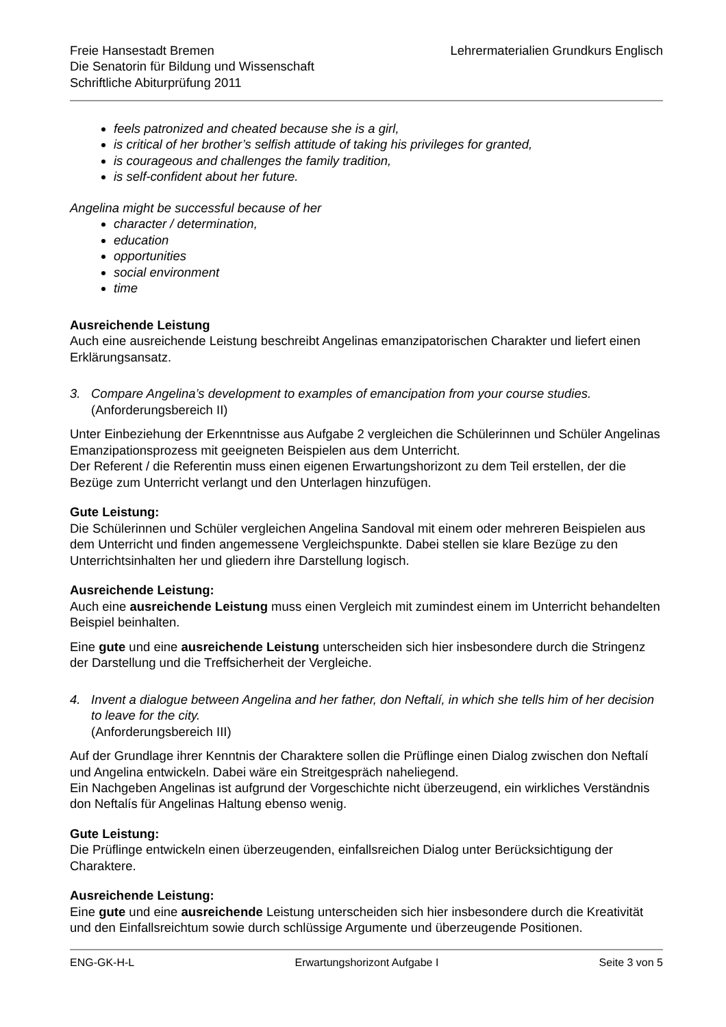Freie Hansestadt Bremen
Die Senatorin für Bildung und Wissenschaft
Schriftliche Abiturprüfung 2011
Lehrermaterialien Grundkurs Englisch
feels patronized and cheated because she is a girl,
is critical of her brother’s selfish attitude of taking his privileges for granted,
is courageous and challenges the family tradition,
is self-confident about her future.
Angelina might be successful because of her
character / determination,
education
opportunities
social environment
time
Ausreichende Leistung
Auch eine ausreichende Leistung beschreibt Angelinas emanzipatorischen Charakter und liefert einen Erklärungsansatz.
3. Compare Angelina’s development to examples of emancipation from your course studies.
(Anforderungsbereich II)
Unter Einbeziehung der Erkenntnisse aus Aufgabe 2 vergleichen die Schülerinnen und Schüler Angelinas Emanzipationsprozess mit geeigneten Beispielen aus dem Unterricht.
Der Referent / die Referentin muss einen eigenen Erwartungshorizont zu dem Teil erstellen, der die Bezüge zum Unterricht verlangt und den Unterlagen hinzufügen.
Gute Leistung:
Die Schülerinnen und Schüler vergleichen Angelina Sandoval mit einem oder mehreren Beispielen aus dem Unterricht und finden angemessene Vergleichspunkte. Dabei stellen sie klare Bezüge zu den Unterrichtsinhalten her und gliedern ihre Darstellung logisch.
Ausreichende Leistung:
Auch eine ausreichende Leistung muss einen Vergleich mit zumindest einem im Unterricht behandelten Beispiel beinhalten.
Eine gute und eine ausreichende Leistung unterscheiden sich hier insbesondere durch die Stringenz der Darstellung und die Treffsicherheit der Vergleiche.
4. Invent a dialogue between Angelina and her father, don Neftalí, in which she tells him of her decision to leave for the city.
(Anforderungsbereich III)
Auf der Grundlage ihrer Kenntnis der Charaktere sollen die Prüflinge einen Dialog zwischen don Neftalí und Angelina entwickeln. Dabei wäre ein Streitgespräch naheliegend.
Ein Nachgeben Angelinas ist aufgrund der Vorgeschichte nicht überzeugend, ein wirkliches Verständnis don Neftalís für Angelinas Haltung ebenso wenig.
Gute Leistung:
Die Prüflinge entwickeln einen überzeugenden, einfallsreichen Dialog unter Berücksichtigung der Charaktere.
Ausreichende Leistung:
Eine gute und eine ausreichende Leistung unterscheiden sich hier insbesondere durch die Kreativität und den Einfallsreichtum sowie durch schlüssige Argumente und überzeugende Positionen.
ENG-GK-H-L Erwartungshorizont Aufgabe I Seite 3 von 5